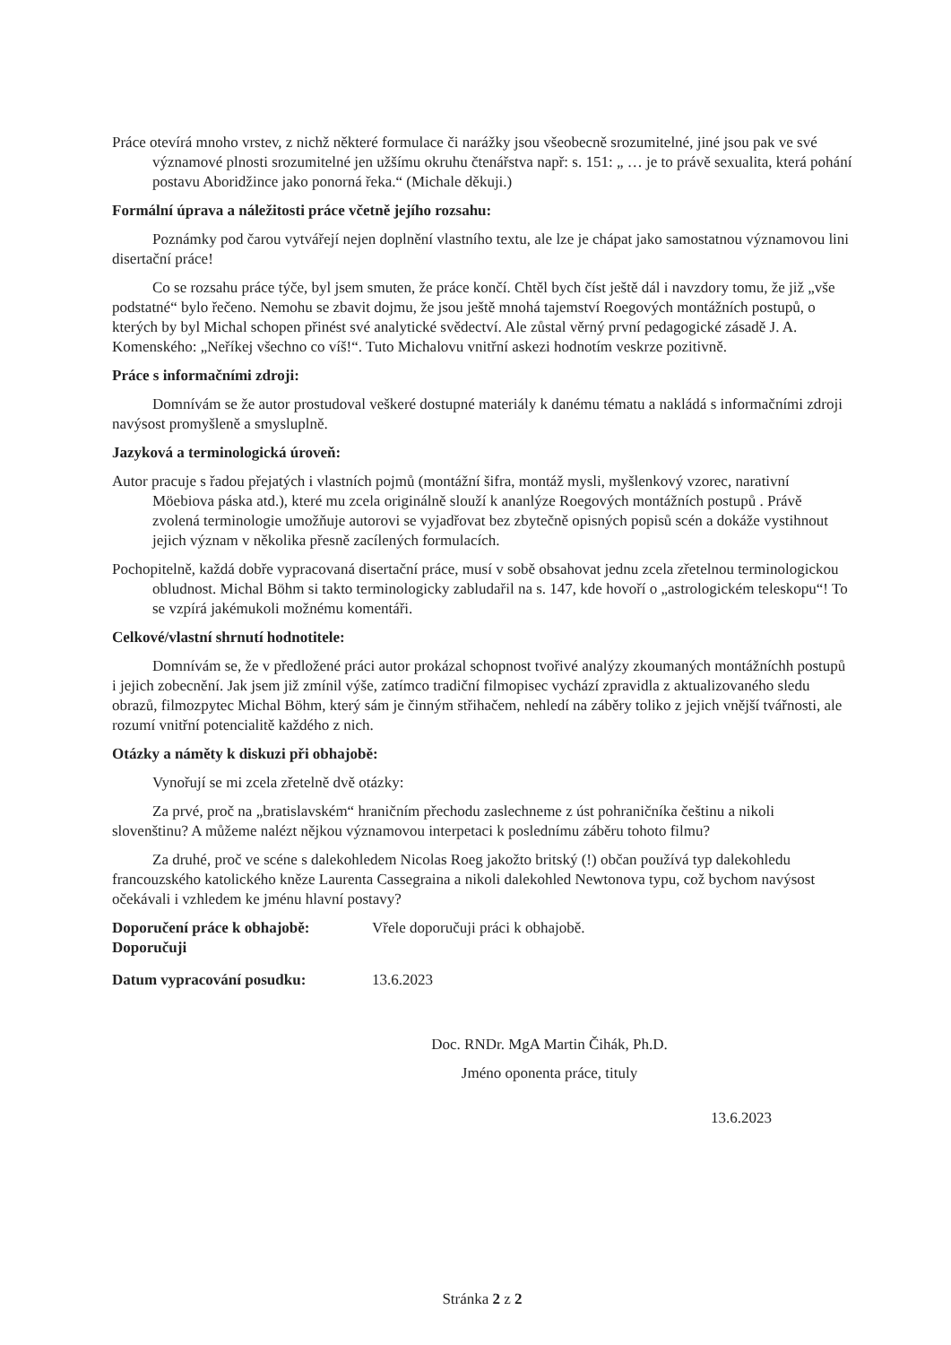Práce otevírá mnoho vrstev, z nichž některé formulace či narážky jsou všeobecně srozumitelné, jiné jsou pak ve své významové plnosti srozumitelné jen užšímu okruhu čtenářstva např: s. 151: „ … je to právě sexualita, která pohání postavu Aboridžince jako ponorná řeka.“ (Michale děkuji.)
Formální úprava a náležitosti práce včetně jejího rozsahu:
Poznámky pod čarou vytvářejí nejen doplnění vlastního textu, ale lze je chápat jako samostatnou významovou lini disertační práce!
Co se rozsahu práce týče, byl jsem smuten, že práce končí. Chtěl bych číst ještě dál i navzdory tomu, že již „vše podstatné“ bylo řečeno. Nemohu se zbavit dojmu, že jsou ještě mnohá tajemství Roegových montážních postupů, o kterých by byl Michal schopen přinést své analytické svědectví. Ale zůstal věrný první pedagogické zásadě J. A. Komenského: „Neříkej všechno co víš!“. Tuto Michalovu vnitřní askezi hodnotím veskrze pozitivně.
Práce s informačními zdroji:
Domnívám se že autor prostudoval veškeré dostupné materiály k danému tématu a nakládá s informačními zdroji navýsost promyšleně a smysluplně.
Jazyková a terminologická úroveň:
Autor pracuje s řadou přejatých i vlastních pojmů (montážní šifra, montáž mysli, myšlenkový vzorec, narativní Möebiova páska atd.), které mu zcela originálně slouží k ananlýze Roegových montážních postupů . Právě zvolená terminologie umožňuje autorovi se vyjadřovat bez zbytečně opisných popisů scén a dokáže vystihnout jejich význam v několika přesně zacílených formulacích.
Pochopitelně, každá dobře vypracovaná disertační práce, musí v sobě obsahovat jednu zcela zřetelnou terminologickou obludnost. Michal Böhm si takto terminologicky zabludařil na s. 147, kde hovoří o „astrologickém teleskopu“! To se vzpírá jakémukoli možnému komentáři.
Celkové/vlastní shrnutí hodnotitele:
Domnívám se, že v předložené práci autor prokázal schopnost tvořivé analýzy zkoumaných montážníchh postupů i jejich zobecnění. Jak jsem již zmínil výše, zatímco tradiční filmopisec vychází zpravidla z aktualizovaného sledu obrazů, filmozpytec Michal Böhm, který sám je činným střihačem, nehledí na záběry toliko z jejich vnější tvářnosti, ale rozumí vnitřní potencialitě každého z nich.
Otázky a náměty k diskuzi při obhajobě:
Vynořují se mi zcela zřetelně dvě otázky:
Za prvé, proč na „bratislavském“ hraničním přechodu zaslechneme z úst pohraničníka češtinu a nikoli slovenštinu? A můžeme nalézt nějkou významovou interpetaci k poslednímu záběru tohoto filmu?
Za druhé, proč ve scéne s dalekohledem Nicolas Roeg jakožto britský (!) občan používá typ dalekohledu francouzského katolického kněze Laurenta Cassegraina a nikoli dalekohled Newtonova typu, což bychom navýsost očekávali i vzhledem ke jménu hlavní postavy?
Doporučení práce k obhajobě:
Doporučuji Vřele doporučuji práci k obhajobě.
Datum vypracování posudku: 13.6.2023
Doc. RNDr. MgA Martin Čihák, Ph.D.
Jméno oponenta práce, tituly
13.6.2023
Stránka 2 z 2